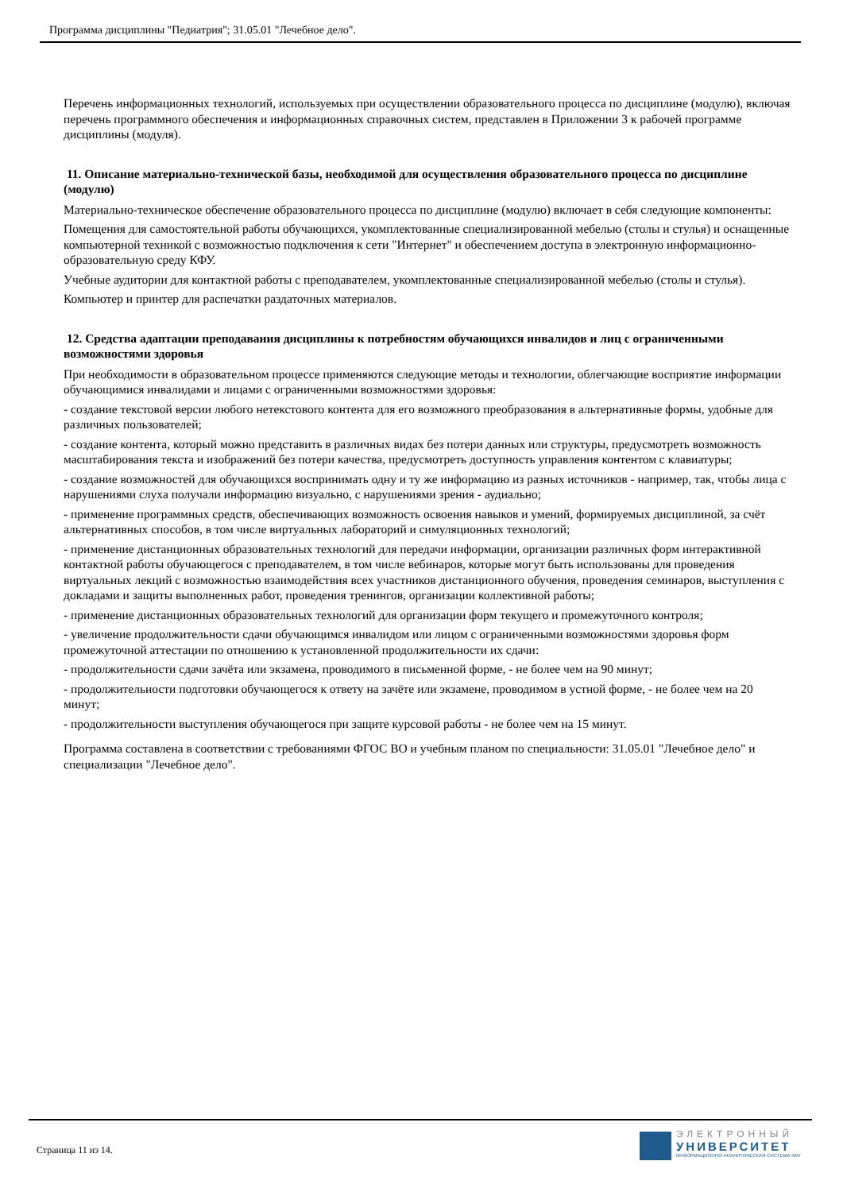Программа дисциплины "Педиатрия"; 31.05.01 "Лечебное дело".
Перечень информационных технологий, используемых при осуществлении образовательного процесса по дисциплине (модулю), включая перечень программного обеспечения и информационных справочных систем, представлен в Приложении 3 к рабочей программе дисциплины (модуля).
11. Описание материально-технической базы, необходимой для осуществления образовательного процесса по дисциплине (модулю)
Материально-техническое обеспечение образовательного процесса по дисциплине (модулю) включает в себя следующие компоненты:
Помещения для самостоятельной работы обучающихся, укомплектованные специализированной мебелью (столы и стулья) и оснащенные компьютерной техникой с возможностью подключения к сети "Интернет" и обеспечением доступа в электронную информационно-образовательную среду КФУ.
Учебные аудитории для контактной работы с преподавателем, укомплектованные специализированной мебелью (столы и стулья).
Компьютер и принтер для распечатки раздаточных материалов.
12. Средства адаптации преподавания дисциплины к потребностям обучающихся инвалидов и лиц с ограниченными возможностями здоровья
При необходимости в образовательном процессе применяются следующие методы и технологии, облегчающие восприятие информации обучающимися инвалидами и лицами с ограниченными возможностями здоровья:
- создание текстовой версии любого нетекстового контента для его возможного преобразования в альтернативные формы, удобные для различных пользователей;
- создание контента, который можно представить в различных видах без потери данных или структуры, предусмотреть возможность масштабирования текста и изображений без потери качества, предусмотреть доступность управления контентом с клавиатуры;
- создание возможностей для обучающихся воспринимать одну и ту же информацию из разных источников - например, так, чтобы лица с нарушениями слуха получали информацию визуально, с нарушениями зрения - аудиально;
- применение программных средств, обеспечивающих возможность освоения навыков и умений, формируемых дисциплиной, за счёт альтернативных способов, в том числе виртуальных лабораторий и симуляционных технологий;
- применение дистанционных образовательных технологий для передачи информации, организации различных форм интерактивной контактной работы обучающегося с преподавателем, в том числе вебинаров, которые могут быть использованы для проведения виртуальных лекций с возможностью взаимодействия всех участников дистанционного обучения, проведения семинаров, выступления с докладами и защиты выполненных работ, проведения тренингов, организации коллективной работы;
- применение дистанционных образовательных технологий для организации форм текущего и промежуточного контроля;
- увеличение продолжительности сдачи обучающимся инвалидом или лицом с ограниченными возможностями здоровья форм промежуточной аттестации по отношению к установленной продолжительности их сдачи:
- продолжительности сдачи зачёта или экзамена, проводимого в письменной форме, - не более чем на 90 минут;
- продолжительности подготовки обучающегося к ответу на зачёте или экзамене, проводимом в устной форме, - не более чем на 20 минут;
- продолжительности выступления обучающегося при защите курсовой работы - не более чем на 15 минут.
Программа составлена в соответствии с требованиями ФГОС ВО и учебным планом по специальности: 31.05.01 "Лечебное дело" и специализации "Лечебное дело".
Страница 11 из 14.
ЭЛЕКТРОННЫЙ
УНИВЕРСИТЕТ
ИНФОРМАЦИОННО-АНАЛИТИЧЕСКАЯ СИСТЕМА КФУ